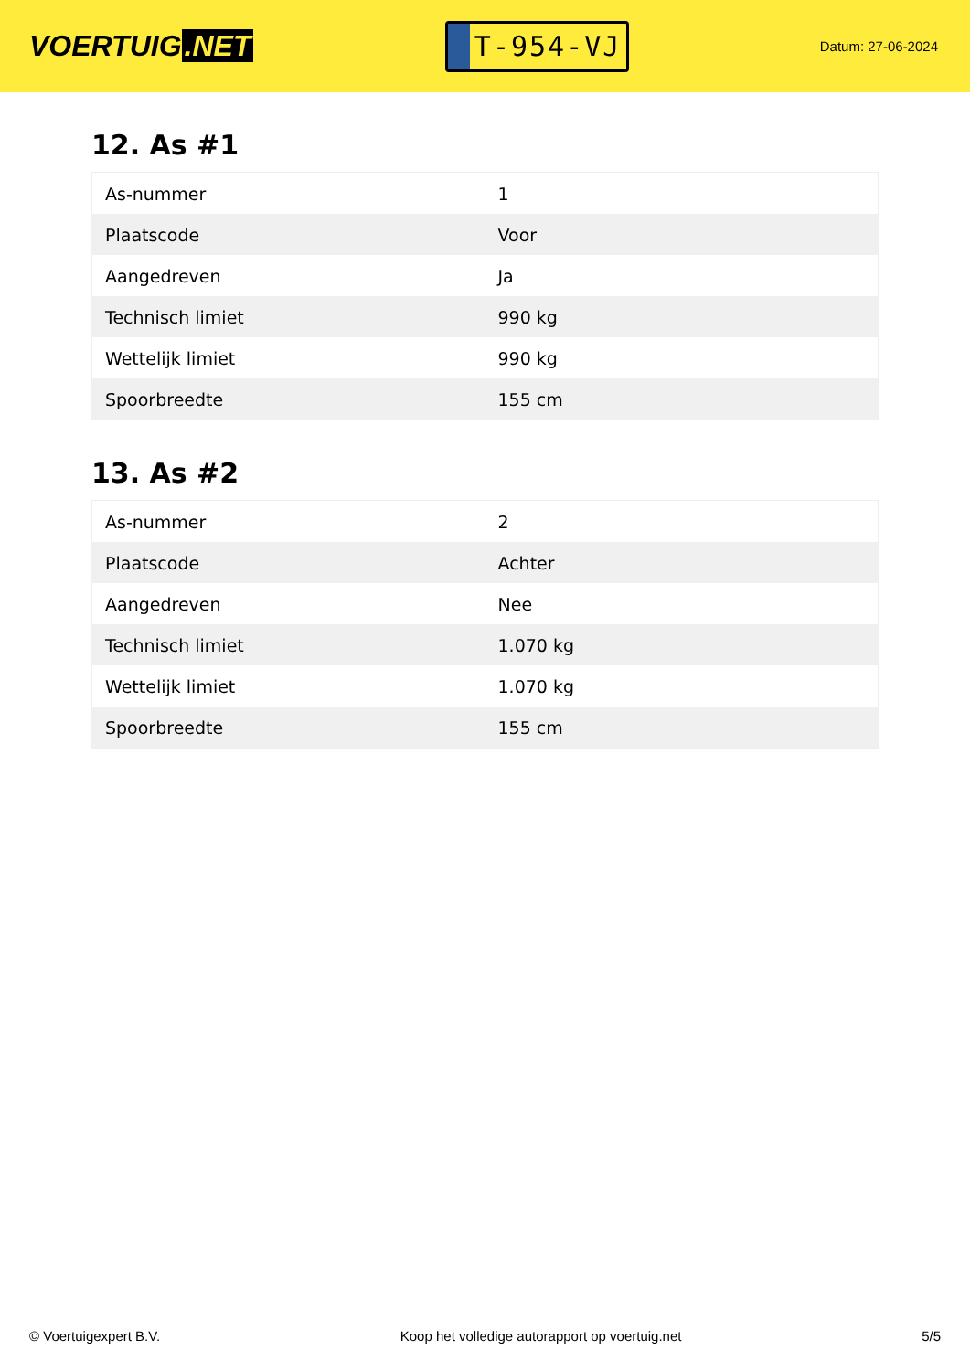VOERTUIG.NET
T-954-VJ
Datum: 27-06-2024
12. As #1
| As-nummer | 1 |
| Plaatscode | Voor |
| Aangedreven | Ja |
| Technisch limiet | 990 kg |
| Wettelijk limiet | 990 kg |
| Spoorbreedte | 155 cm |
13. As #2
| As-nummer | 2 |
| Plaatscode | Achter |
| Aangedreven | Nee |
| Technisch limiet | 1.070 kg |
| Wettelijk limiet | 1.070 kg |
| Spoorbreedte | 155 cm |
© Voertuigexpert B.V. Koop het volledige autorapport op voertuig.net 5/5